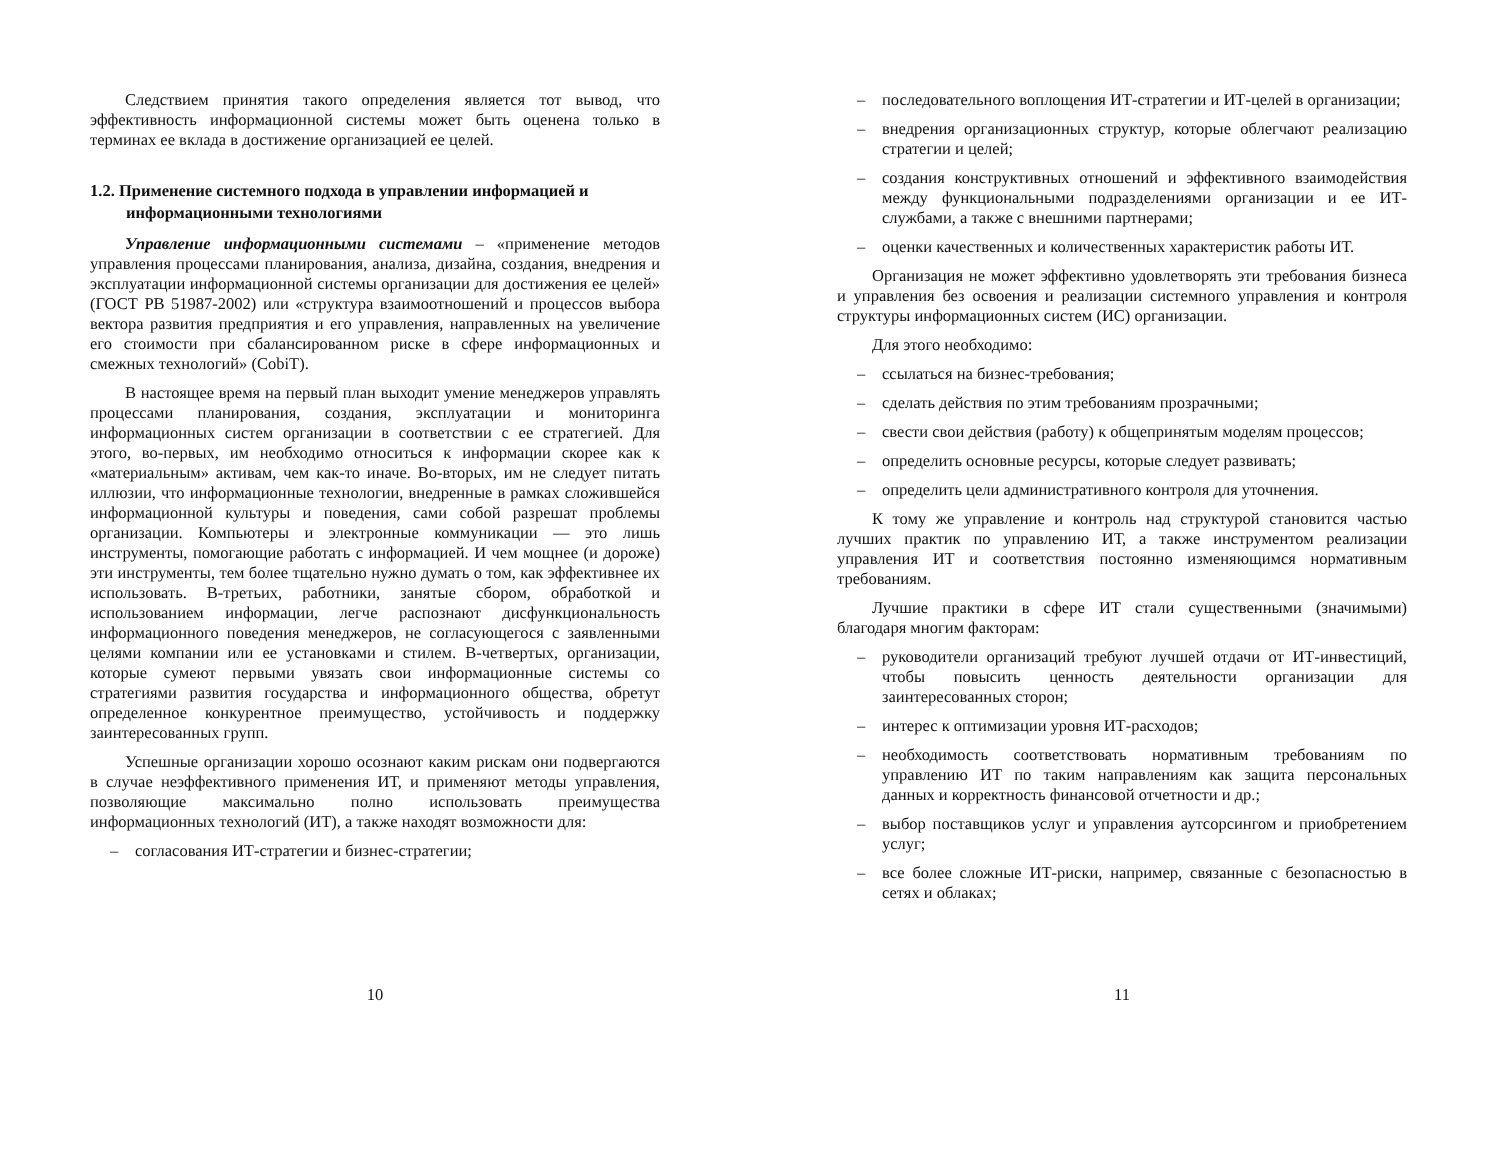Следствием принятия такого определения является тот вывод, что эффективность информационной системы может быть оценена только в терминах ее вклада в достижение организацией ее целей.
1.2. Применение системного подхода в управлении информацией и информационными технологиями
Управление информационными системами – «применение методов управления процессами планирования, анализа, дизайна, создания, внедрения и эксплуатации информационной системы организации для достижения ее целей» (ГОСТ РВ 51987-2002) или «структура взаимоотношений и процессов выбора вектора развития предприятия и его управления, направленных на увеличение его стоимости при сбалансированном риске в сфере информационных и смежных технологий» (CobiT).
В настоящее время на первый план выходит умение менеджеров управлять процессами планирования, создания, эксплуатации и мониторинга информационных систем организации в соответствии с ее стратегией. Для этого, во-первых, им необходимо относиться к информации скорее как к «материальным» активам, чем как-то иначе. Во-вторых, им не следует питать иллюзии, что информационные технологии, внедренные в рамках сложившейся информационной культуры и поведения, сами собой разрешат проблемы организации. Компьютеры и электронные коммуникации — это лишь инструменты, помогающие работать с информацией. И чем мощнее (и дороже) эти инструменты, тем более тщательно нужно думать о том, как эффективнее их использовать. В-третьих, работники, занятые сбором, обработкой и использованием информации, легче распознают дисфункциональность информационного поведения менеджеров, не согласующегося с заявленными целями компании или ее установками и стилем. В-четвертых, организации, которые сумеют первыми увязать свои информационные системы со стратегиями развития государства и информационного общества, обретут определенное конкурентное преимущество, устойчивость и поддержку заинтересованных групп.
Успешные организации хорошо осознают каким рискам они подвергаются в случае неэффективного применения ИТ, и применяют методы управления, позволяющие максимально полно использовать преимущества информационных технологий (ИТ), а также находят возможности для:
– согласования ИТ-стратегии и бизнес-стратегии;
10
– последовательного воплощения ИТ-стратегии и ИТ-целей в организации;
– внедрения организационных структур, которые облегчают реализацию стратегии и целей;
– создания конструктивных отношений и эффективного взаимодействия между функциональными подразделениями организации и ее ИТ-службами, а также с внешними партнерами;
– оценки качественных и количественных характеристик работы ИТ.
Организация не может эффективно удовлетворять эти требования бизнеса и управления без освоения и реализации системного управления и контроля структуры информационных систем (ИС) организации.
Для этого необходимо:
– ссылаться на бизнес-требования;
– сделать действия по этим требованиям прозрачными;
– свести свои действия (работу) к общепринятым моделям процессов;
– определить основные ресурсы, которые следует развивать;
– определить цели административного контроля для уточнения.
К тому же управление и контроль над структурой становится частью лучших практик по управлению ИТ, а также инструментом реализации управления ИТ и соответствия постоянно изменяющимся нормативным требованиям.
Лучшие практики в сфере ИТ стали существенными (значимыми) благодаря многим факторам:
– руководители организаций требуют лучшей отдачи от ИТ-инвестиций, чтобы повысить ценность деятельности организации для заинтересованных сторон;
– интерес к оптимизации уровня ИТ-расходов;
– необходимость соответствовать нормативным требованиям по управлению ИТ по таким направлениям как защита персональных данных и корректность финансовой отчетности и др.;
– выбор поставщиков услуг и управления аутсорсингом и приобретением услуг;
– все более сложные ИТ-риски, например, связанные с безопасностью в сетях и облаках;
11